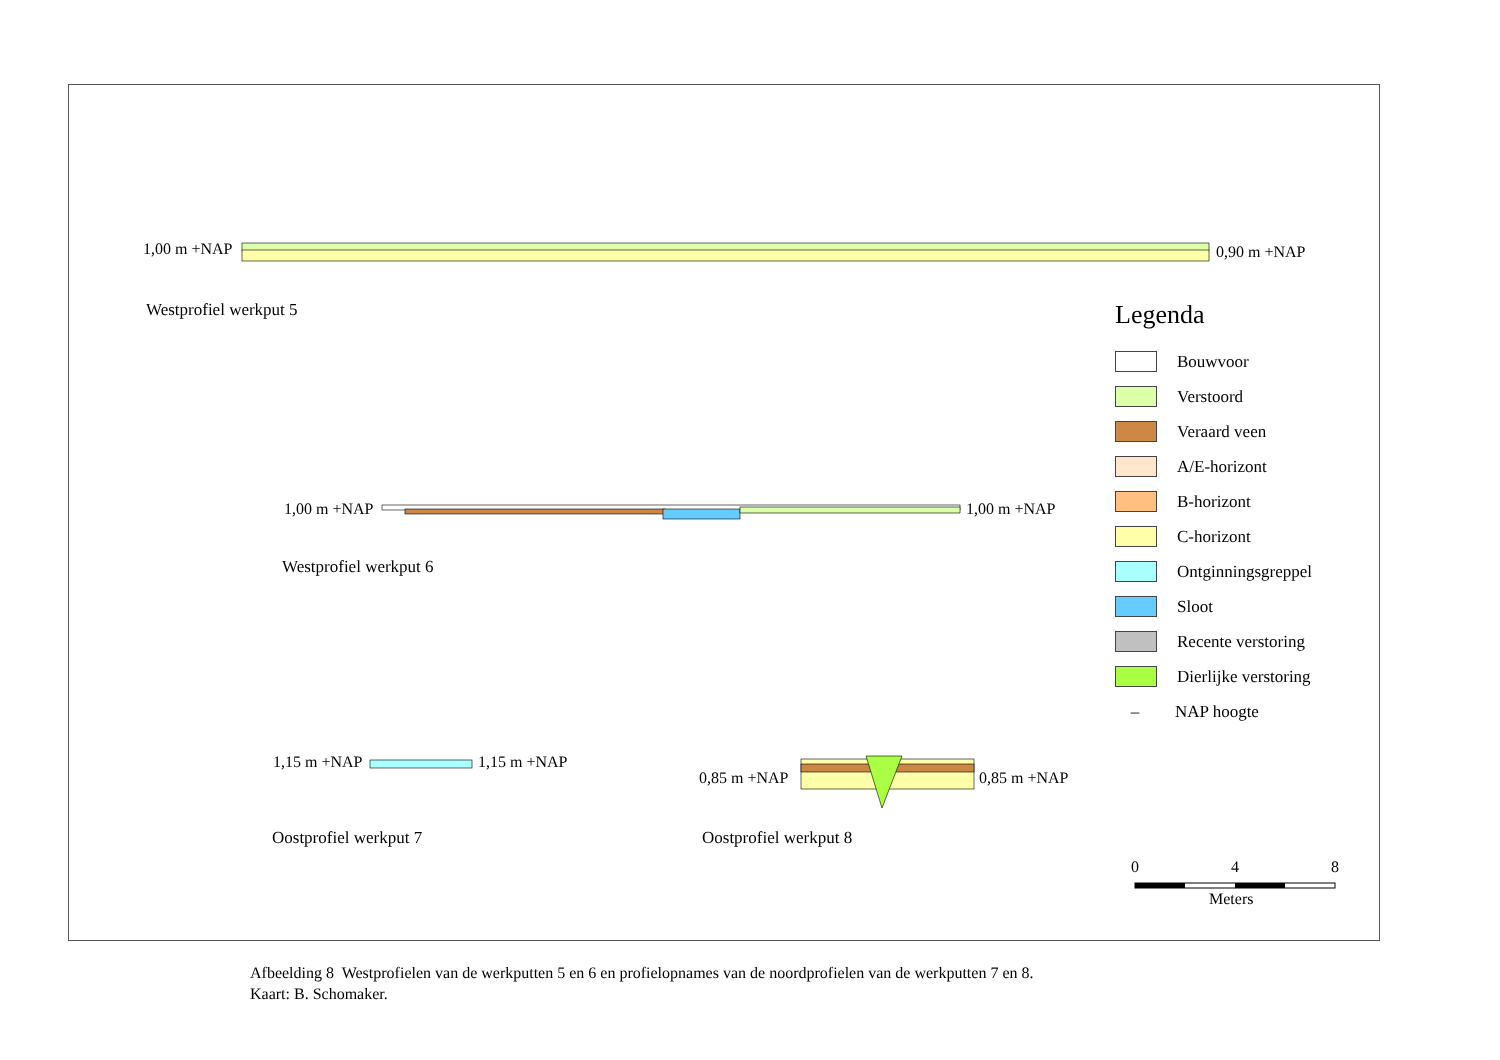1,00 m +NAP 0,90 m +NAP
Westprofiel werkput 5
1,00 m +NAP 1,00 m +NAP
Westprofiel werkput 6
1,15 m +NAP 1,15 m +NAP
0,85 m +NAP 0,85 m +NAP
Oostprofiel werkput 7 Oostprofiel werkput 8
Legenda
Bouwvoor
Verstoord
Veraard veen
A/E-horizont
B-horizont
C-horizont
Ontginningsgreppel
Sloot
Recente verstoring
Dierlijke verstoring
– NAP hoogte
0 4 8
Meters
Afbeelding 8 Westprofielen van de werkputten 5 en 6 en profielopnames van de noordprofielen van de werkputten 7 en 8.
Kaart: B. Schomaker.